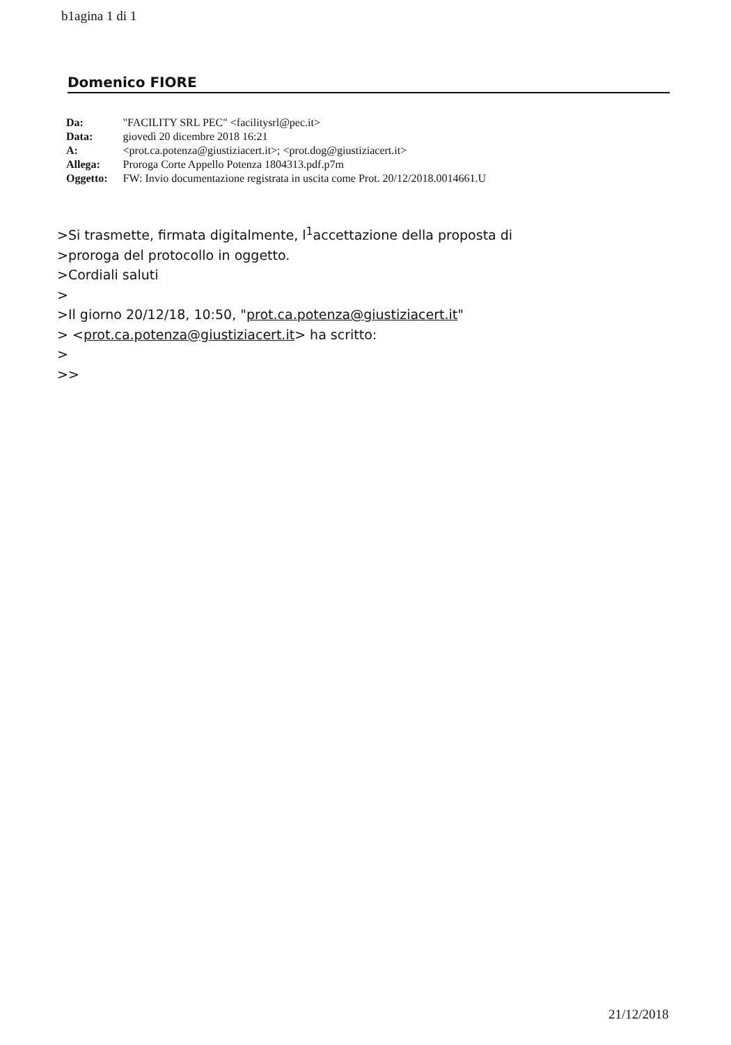b1agina 1 di 1
Domenico FIORE
| Da: | "FACILITY SRL PEC" <facilitysrl@pec.it> |
| Data: | giovedì 20 dicembre 2018 16:21 |
| A: | <prot.ca.potenza@giustiziacert.it>; <prot.dog@giustiziacert.it> |
| Allega: | Proroga Corte Appello Potenza 1804313.pdf.p7m |
| Oggetto: | FW: Invio documentazione registrata in uscita come Prot. 20/12/2018.0014661.U |
>Si trasmette, firmata digitalmente, l<sup>1</sup>accettazione della proposta di
>proroga del protocollo in oggetto.
>Cordiali saluti
>
>Il giorno 20/12/18, 10:50, "prot.ca.potenza@giustiziacert.it"
> <prot.ca.potenza@giustiziacert.it> ha scritto:
>
>>
21/12/2018